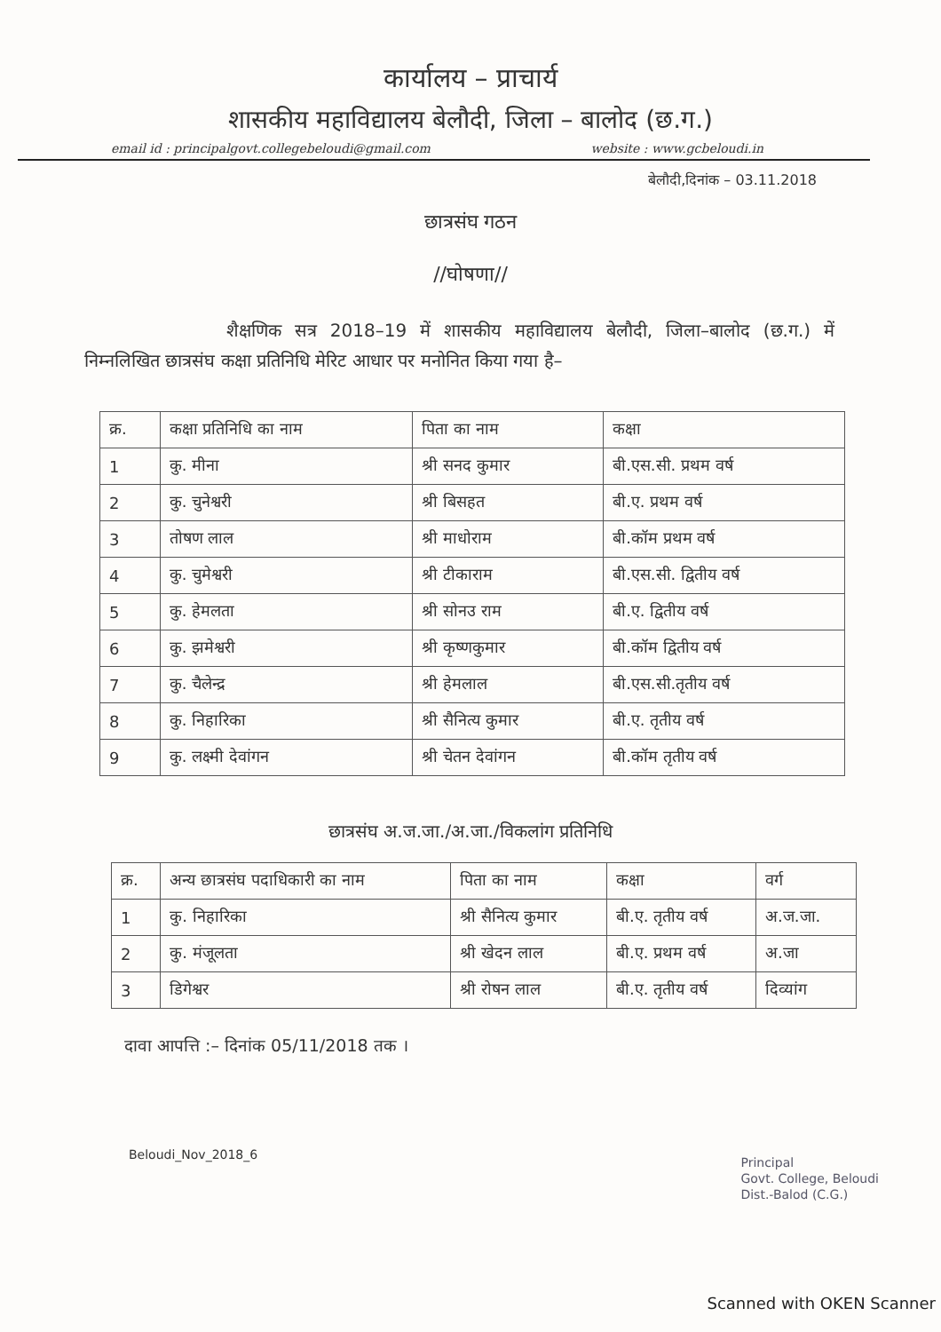कार्यालय – प्राचार्य
शासकीय महाविद्यालय बेलौदी, जिला – बालोद (छ.ग.)
email id : principalgovt.collegebeloudi@gmail.com website : www.gcbeloudi.in
बेलौदी,दिनांक – 03.11.2018
छात्रसंघ गठन
//घोषणा//
शैक्षणिक सत्र 2018–19 में शासकीय महाविद्यालय बेलौदी, जिला–बालोद (छ.ग.) में निम्नलिखित छात्रसंघ कक्षा प्रतिनिधि मेरिट आधार पर मनोनित किया गया है–
| क्र. | कक्षा प्रतिनिधि का नाम | पिता का नाम | कक्षा |
| --- | --- | --- | --- |
| 1 | कु. मीना | श्री सनद कुमार | बी.एस.सी. प्रथम वर्ष |
| 2 | कु. चुनेश्वरी | श्री बिसहत | बी.ए. प्रथम वर्ष |
| 3 | तोषण लाल | श्री माधोराम | बी.कॉम प्रथम वर्ष |
| 4 | कु. चुमेश्वरी | श्री टीकाराम | बी.एस.सी. द्वितीय वर्ष |
| 5 | कु. हेमलता | श्री सोनउ राम | बी.ए. द्वितीय वर्ष |
| 6 | कु. झमेश्वरी | श्री कृष्णकुमार | बी.कॉम द्वितीय वर्ष |
| 7 | कु. चैलेन्द्र | श्री हेमलाल | बी.एस.सी.तृतीय वर्ष |
| 8 | कु. निहारिका | श्री सैनित्य कुमार | बी.ए. तृतीय वर्ष |
| 9 | कु. लक्ष्मी देवांगन | श्री चेतन देवांगन | बी.कॉम तृतीय वर्ष |
छात्रसंघ अ.ज.जा./अ.जा./विकलांग प्रतिनिधि
| क्र. | अन्य छात्रसंघ पदाधिकारी का नाम | पिता का नाम | कक्षा | वर्ग |
| --- | --- | --- | --- | --- |
| 1 | कु. निहारिका | श्री सैनित्य कुमार | बी.ए. तृतीय वर्ष | अ.ज.जा. |
| 2 | कु. मंजूलता | श्री खेदन लाल | बी.ए. प्रथम वर्ष | अ.जा |
| 3 | डिगेश्वर | श्री रोषन लाल | बी.ए. तृतीय वर्ष | दिव्यांग |
दावा आपत्ति :– दिनांक 05/11/2018 तक ।
Principal
Govt. College, Beloudi
Dist.-Balod (C.G.)
Beloudi_Nov_2018_6
Scanned with OKEN Scanner